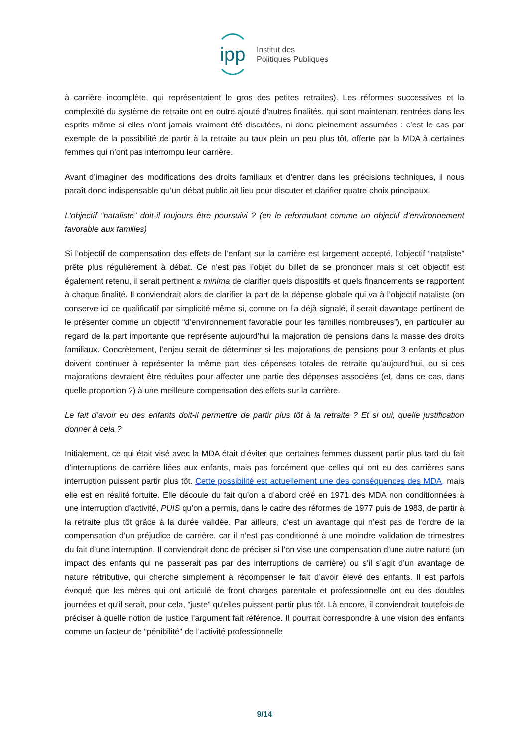ipp
Institut des
Politiques Publiques
à carrière incomplète, qui représentaient le gros des petites retraites). Les réformes successives et la complexité du système de retraite ont en outre ajouté d’autres finalités, qui sont maintenant rentrées dans les esprits même si elles n’ont jamais vraiment été discutées, ni donc pleinement assumées : c’est le cas par exemple de la possibilité de partir à la retraite au taux plein un peu plus tôt, offerte par la MDA à certaines femmes qui n’ont pas interrompu leur carrière.
Avant d’imaginer des modifications des droits familiaux et d’entrer dans les précisions techniques, il nous paraît donc indispensable qu’un débat public ait lieu pour discuter et clarifier quatre choix principaux.
L'objectif “nataliste” doit-il toujours être poursuivi ? (en le reformulant comme un objectif d’environnement favorable aux familles)
Si l’objectif de compensation des effets de l’enfant sur la carrière est largement accepté, l’objectif “nataliste” prête plus régulièrement à débat. Ce n’est pas l’objet du billet de se prononcer mais si cet objectif est également retenu, il serait pertinent a minima de clarifier quels dispositifs et quels financements se rapportent à chaque finalité. Il conviendrait alors de clarifier la part de la dépense globale qui va à l’objectif nataliste (on conserve ici ce qualificatif par simplicité même si, comme on l’a déjà signalé, il serait davantage pertinent de le présenter comme un objectif “d’environnement favorable pour les familles nombreuses”), en particulier au regard de la part importante que représente aujourd’hui la majoration de pensions dans la masse des droits familiaux. Concrètement, l’enjeu serait de déterminer si les majorations de pensions pour 3 enfants et plus doivent continuer à représenter la même part des dépenses totales de retraite qu’aujourd’hui, ou si ces majorations devraient être réduites pour affecter une partie des dépenses associées (et, dans ce cas, dans quelle proportion ?) à une meilleure compensation des effets sur la carrière.
Le fait d’avoir eu des enfants doit-il permettre de partir plus tôt à la retraite ? Et si oui, quelle justification donner à cela ?
Initialement, ce qui était visé avec la MDA était d’éviter que certaines femmes dussent partir plus tard du fait d’interruptions de carrière liées aux enfants, mais pas forcément que celles qui ont eu des carrières sans interruption puissent partir plus tôt. Cette possibilité est actuellement une des conséquences des MDA, mais elle est en réalité fortuite. Elle découle du fait qu’on a d’abord créé en 1971 des MDA non conditionnées à une interruption d’activité, PUIS qu’on a permis, dans le cadre des réformes de 1977 puis de 1983, de partir à la retraite plus tôt grâce à la durée validée. Par ailleurs, c’est un avantage qui n’est pas de l’ordre de la compensation d’un préjudice de carrière, car il n’est pas conditionné à une moindre validation de trimestres du fait d’une interruption. Il conviendrait donc de préciser si l’on vise une compensation d’une autre nature (un impact des enfants qui ne passerait pas par des interruptions de carrière) ou s’il s’agit d’un avantage de nature rétributive, qui cherche simplement à récompenser le fait d’avoir élevé des enfants. Il est parfois évoqué que les mères qui ont articulé de front charges parentale et professionnelle ont eu des doubles journées et qu'il serait, pour cela, “juste” qu'elles puissent partir plus tôt. Là encore, il conviendrait toutefois de préciser à quelle notion de justice l’argument fait référence. Il pourrait correspondre à une vision des enfants comme un facteur de “pénibilité" de l’activité professionnelle
9/14